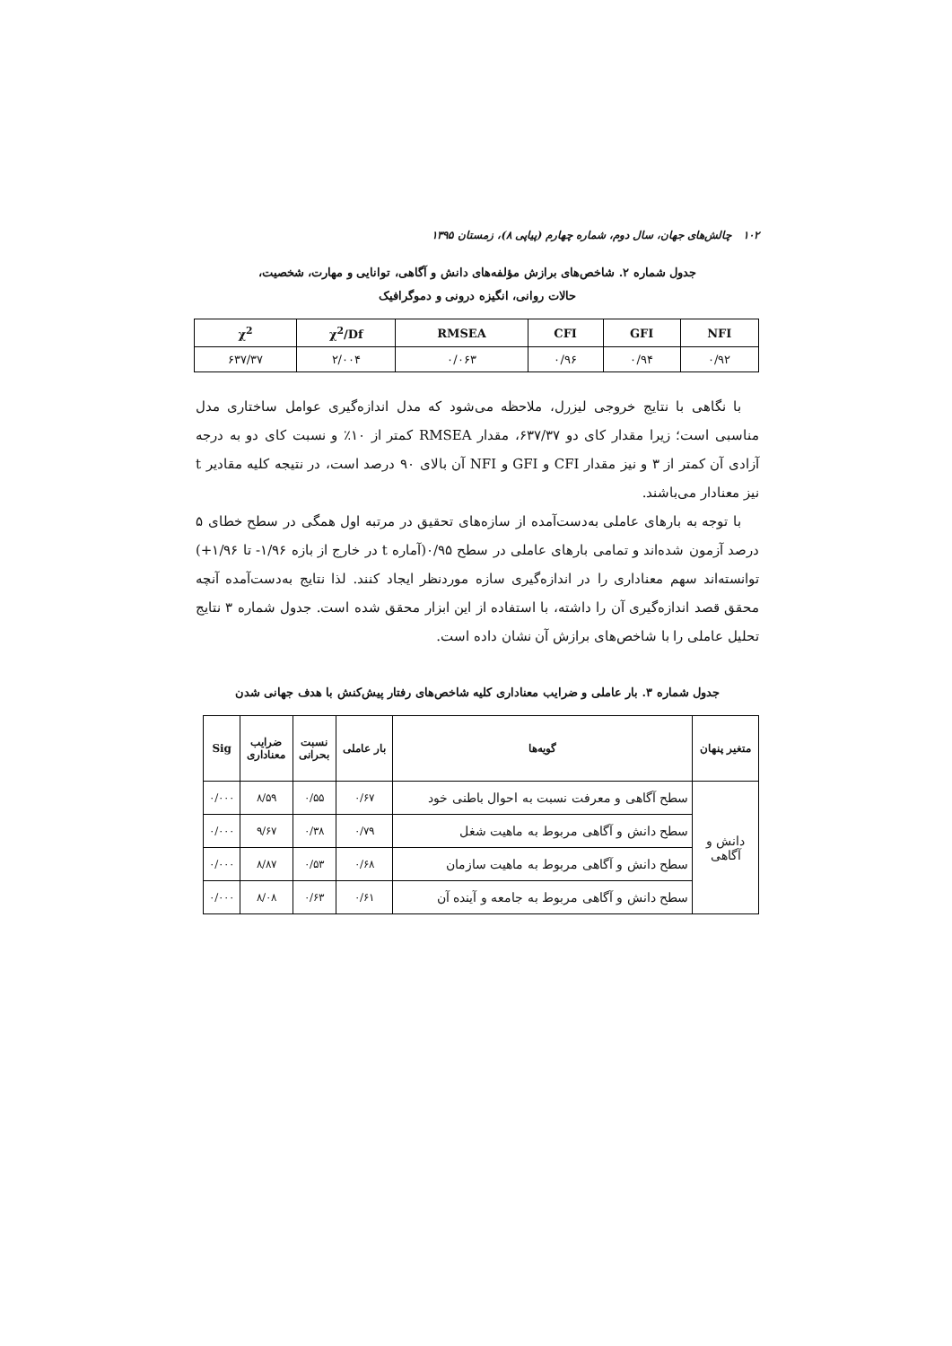۱۰۲ چالش‌های جهان، سال دوم، شماره چهارم (پیاپی ۸)، زمستان ۱۳۹۵
جدول شماره ۲. شاخص‌های برازش مؤلفه‌های دانش و آگاهی، توانایی و مهارت، شخصیت،
حالات روانی، انگیزه درونی و دموگرافیک
| NFI | GFI | CFI | RMSEA | χ<sup>2</sup>/Df | χ<sup>2</sup> |
| --- | --- | --- | --- | --- | --- |
| ۰/۹۲ | ۰/۹۴ | ۰/۹۶ | ۰/۰۶۳ | ۲/۰۰۴ | ۶۳۷/۳۷ |
با نگاهی با نتایج خروجی لیزرل، ملاحظه می‌شود که مدل اندازه‌گیری عوامل ساختاری مدل مناسبی است؛ زیرا مقدار کای دو ۶۳۷/۳۷، مقدار RMSEA کمتر از ۱۰٪ و نسبت کای دو به درجه آزادی آن کمتر از ۳ و نیز مقدار CFI و GFI و NFI آن بالای ۹۰ درصد است، در نتیجه کلیه مقادیر t نیز معنادار می‌باشند.
با توجه به بارهای عاملی به‌دست‌آمده از سازه‌های تحقیق در مرتبه اول همگی در سطح خطای ۵ درصد آزمون شده‌اند و تمامی بارهای عاملی در سطح ۰/۹۵(آماره t در خارج از بازه ۱/۹۶- تا ۱/۹۶+) توانسته‌اند سهم معناداری را در اندازه‌گیری سازه موردنظر ایجاد کنند. لذا نتایج به‌دست‌آمده آنچه محقق قصد اندازه‌گیری آن را داشته، با استفاده از این ابزار محقق شده است. جدول شماره ۳ نتایج تحلیل عاملی را با شاخص‌های برازش آن نشان داده است.
جدول شماره ۳. بار عاملی و ضرایب معناداری کلیه شاخص‌های رفتار پیش‌کنش با هدف جهانی شدن
| متغیر پنهان | گویه‌ها | بار عاملی | نسبت بحرانی | ضرایب معناداری | Sig |
| --- | --- | --- | --- | --- | --- |
| دانش و آگاهی | سطح آگاهی و معرفت نسبت به احوال باطنی خود | ۰/۶۷ | ۰/۵۵ | ۸/۵۹ | ۰/۰۰۰ |
| | سطح دانش و آگاهی مربوط به ماهیت شغل | ۰/۷۹ | ۰/۳۸ | ۹/۶۷ | ۰/۰۰۰ |
| | سطح دانش و آگاهی مربوط به ماهیت سازمان | ۰/۶۸ | ۰/۵۳ | ۸/۸۷ | ۰/۰۰۰ |
| | سطح دانش و آگاهی مربوط به جامعه و آینده آن | ۰/۶۱ | ۰/۶۳ | ۸/۰۸ | ۰/۰۰۰ |